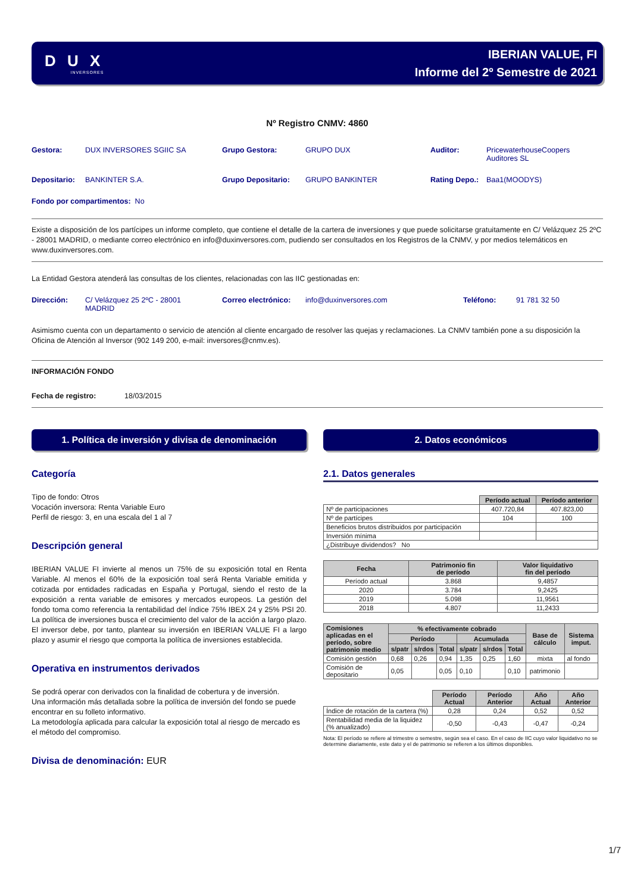D U X
INVERSORES
IBERIAN VALUE, FI
Informe del 2º Semestre de 2021
Nº Registro CNMV: 4860
Gestora: DUX INVERSORES SGIIC SA Grupo Gestora: GRUPO DUX Auditor: PricewaterhouseCoopers
Auditores SL
Depositario: BANKINTER S.A. Grupo Depositario: GRUPO BANKINTER Rating Depo.:
Baa1(MOODYS)
Fondo por compartimentos: No
Existe a disposición de los partícipes un informe completo, que contiene el detalle de la cartera de inversiones y que puede solicitarse gratuitamente en C/ Velázquez 25 2ºC - 28001 MADRID, o mediante correo electrónico en info@duxinversores.com, pudiendo ser consultados en los Registros de la CNMV, y por medios telemáticos en www.duxinversores.com.
La Entidad Gestora atenderá las consultas de los clientes, relacionadas con las IIC gestionadas en:
Dirección: C/ Velázquez 25 2ºC - 28001
MADRID
Correo electrónico:
info@duxinversores.com Teléfono: 91 781 32 50
Asimismo cuenta con un departamento o servicio de atención al cliente encargado de resolver las quejas y reclamaciones. La CNMV también pone a su disposición la Oficina de Atención al Inversor (902 149 200, e-mail: inversores@cnmv.es).
INFORMACIÓN FONDO
Fecha de registro: 18/03/2015
1. Política de inversión y divisa de denominación
Categoría
Tipo de fondo: Otros
Vocación inversora: Renta Variable Euro
Perfil de riesgo: 3, en una escala del 1 al 7
Descripción general
IBERIAN VALUE FI invierte al menos un 75% de su exposición total en Renta Variable. Al menos el 60% de la exposición toal será Renta Variable emitida y cotizada por entidades radicadas en España y Portugal, siendo el resto de la exposición a renta variable de emisores y mercados europeos. La gestión del fondo toma como referencia la rentabilidad del índice 75% IBEX 24 y 25% PSI 20. La política de inversiones busca el crecimiento del valor de la acción a largo plazo. El inversor debe, por tanto, plantear su inversión en IBERIAN VALUE FI a largo plazo y asumir el riesgo que comporta la política de inversiones establecida.
Operativa en instrumentos derivados
Se podrá operar con derivados con la finalidad de cobertura y de inversión.
Una información más detallada sobre la política de inversión del fondo se puede encontrar en su folleto informativo.
La metodología aplicada para calcular la exposición total al riesgo de mercado es el método del compromiso.
Divisa de denominación: EUR
2. Datos económicos
2.1. Datos generales
| | Período actual | Período anterior |
| Nº de participaciones | 407.720,84 | 407.823,00 |
| Nº de partícipes | 104 | 100 |
| Beneficios brutos distribuidos por participación | | |
| Inversión mínima | | |
| ¿Distribuye dividendos? No | | |
| Fecha | Patrimonio fin de período | Valor liquidativo fin del período |
| --- | --- | --- |
| Período actual | 3.868 | 9,4857 |
| 2020 | 3.784 | 9,2425 |
| 2019 | 5.098 | 11,9561 |
| 2018 | 4.807 | 11,2433 |
| Comisiones aplicadas en el período, sobre patrimonio medio | % efectivamente cobrado | | | | | | Base de cálculo | Sistema imput. |
| --- | --- | --- | --- | --- | --- | --- | --- | --- |
| | Período | | | Acumulada | | | | |
| | s/patr | s/rdos | Total | s/patr | s/rdos | Total | | |
| Comisión gestión | 0,68 | 0,26 | 0,94 | 1,35 | 0,25 | 1,60 | mixta | al fondo |
| Comisión de depositario | 0,05 | | 0,05 | 0,10 | | 0,10 | patrimonio | |
| | Período Actual | Período Anterior | Año Actual | Año Anterior |
| Índice de rotación de la cartera (%) | 0,28 | 0,24 | 0,52 | 0,52 |
| Rentabilidad media de la liquidez (% anualizado) | -0,50 | -0,43 | -0,47 | -0,24 |
Nota: El período se refiere al trimestre o semestre, según sea el caso. En el caso de IIC cuyo valor liquidativo no se determine diariamente, este dato y el de patrimonio se refieren a los últimos disponibles.
1/7